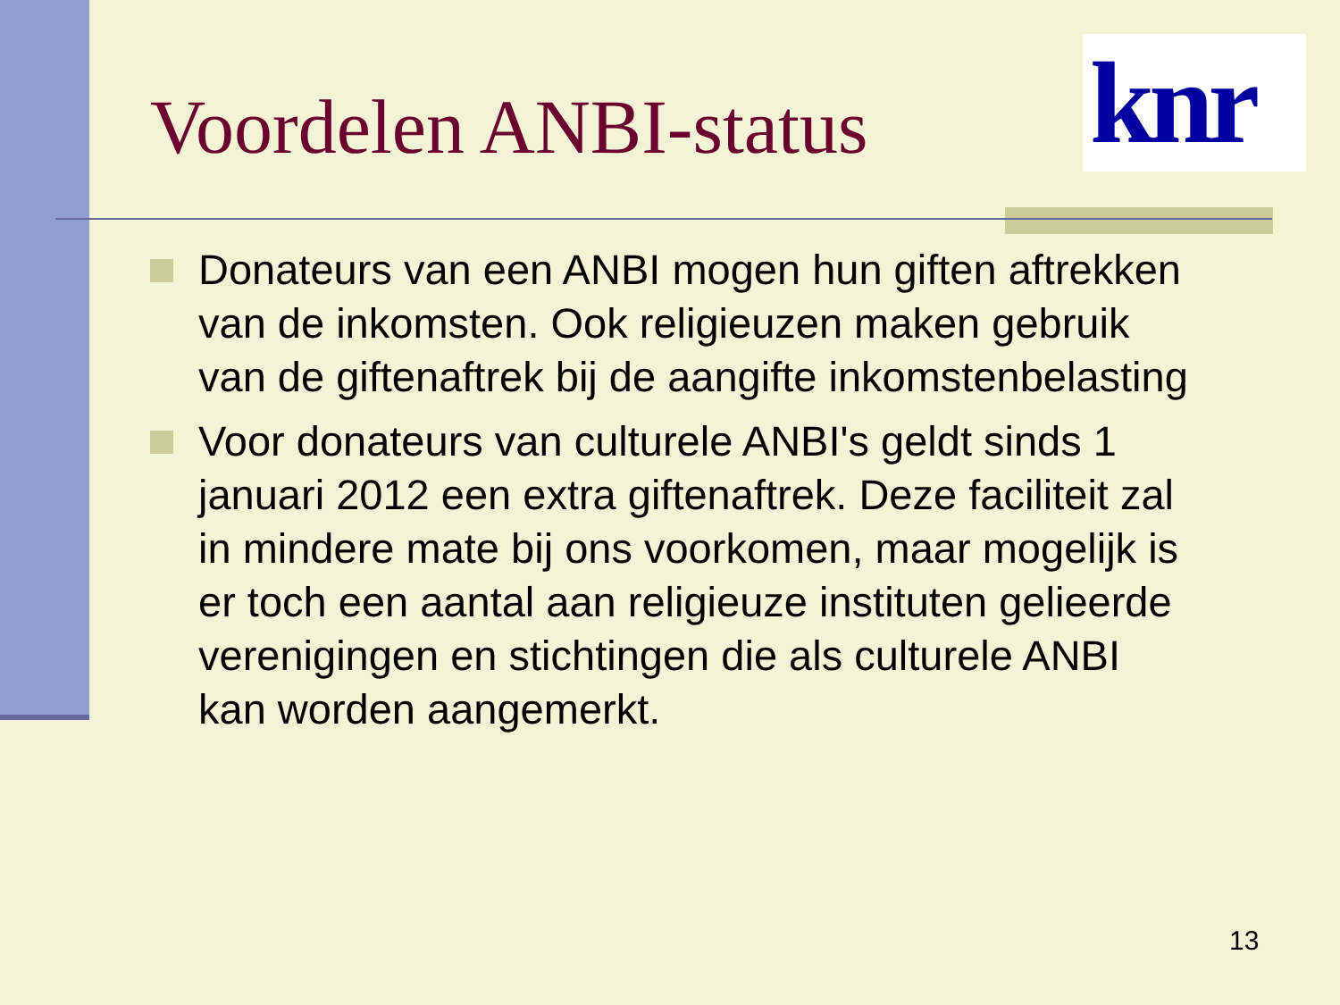Voordelen ANBI-status
knr
Donateurs van een ANBI mogen hun giften aftrekken van de inkomsten. Ook religieuzen maken gebruik van de giftenaftrek bij de aangifte inkomstenbelasting
Voor donateurs van culturele ANBI's geldt sinds 1 januari 2012 een extra giftenaftrek. Deze faciliteit zal in mindere mate bij ons voorkomen, maar mogelijk is er toch een aantal aan religieuze instituten gelieerde verenigingen en stichtingen die als culturele ANBI kan worden aangemerkt.
13